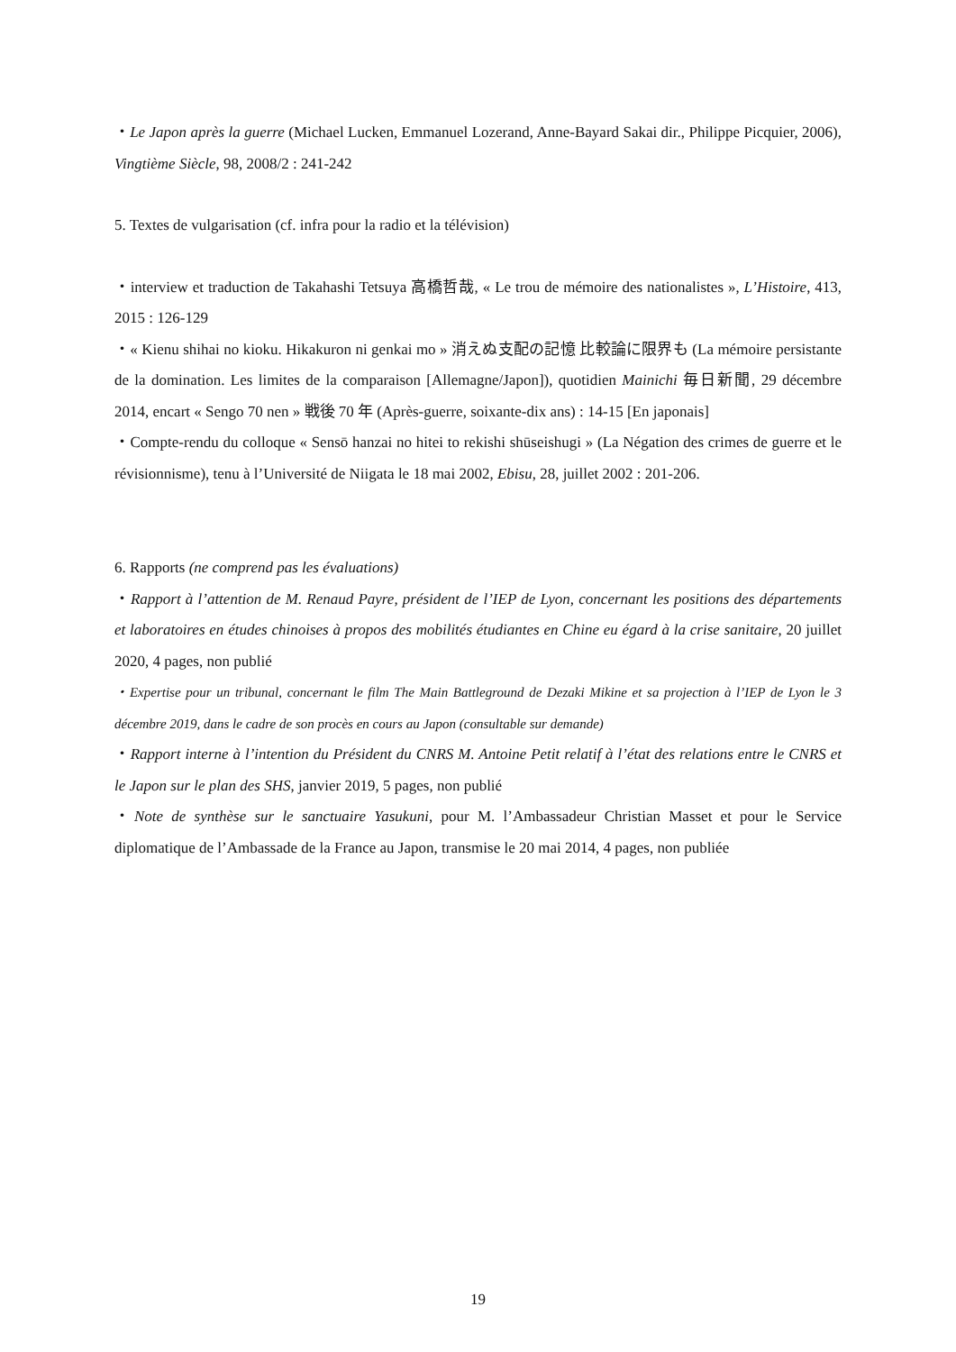・Le Japon après la guerre (Michael Lucken, Emmanuel Lozerand, Anne-Bayard Sakai dir., Philippe Picquier, 2006), Vingtième Siècle, 98, 2008/2 : 241-242
5. Textes de vulgarisation (cf. infra pour la radio et la télévision)
・interview et traduction de Takahashi Tetsuya 高橋哲哉, « Le trou de mémoire des nationalistes », L’Histoire, 413, 2015 : 126-129
・« Kienu shihai no kioku. Hikakuron ni genkai mo » 消えぬ支配の記憶 比較論に限界も (La mémoire persistante de la domination. Les limites de la comparaison [Allemagne/Japon]), quotidien Mainichi 毎日新聞, 29 décembre 2014, encart « Sengo 70 nen » 戦後 70 年 (Après-guerre, soixante-dix ans) : 14-15 [En japonais]
・Compte-rendu du colloque « Sensō hanzai no hitei to rekishi shūseishugi » (La Négation des crimes de guerre et le révisionnisme), tenu à l’Université de Niigata le 18 mai 2002, Ebisu, 28, juillet 2002 : 201-206.
6. Rapports (ne comprend pas les évaluations)
・Rapport à l’attention de M. Renaud Payre, président de l’IEP de Lyon, concernant les positions des départements et laboratoires en études chinoises à propos des mobilités étudiantes en Chine eu égard à la crise sanitaire, 20 juillet 2020, 4 pages, non publié
・Expertise pour un tribunal, concernant le film The Main Battleground de Dezaki Mikine et sa projection à l’IEP de Lyon le 3 décembre 2019, dans le cadre de son procès en cours au Japon (consultable sur demande)
・Rapport interne à l’intention du Président du CNRS M. Antoine Petit relatif à l’état des relations entre le CNRS et le Japon sur le plan des SHS, janvier 2019, 5 pages, non publié
・Note de synthèse sur le sanctuaire Yasukuni, pour M. l’Ambassadeur Christian Masset et pour le Service diplomatique de l’Ambassade de la France au Japon, transmise le 20 mai 2014, 4 pages, non publiée
19